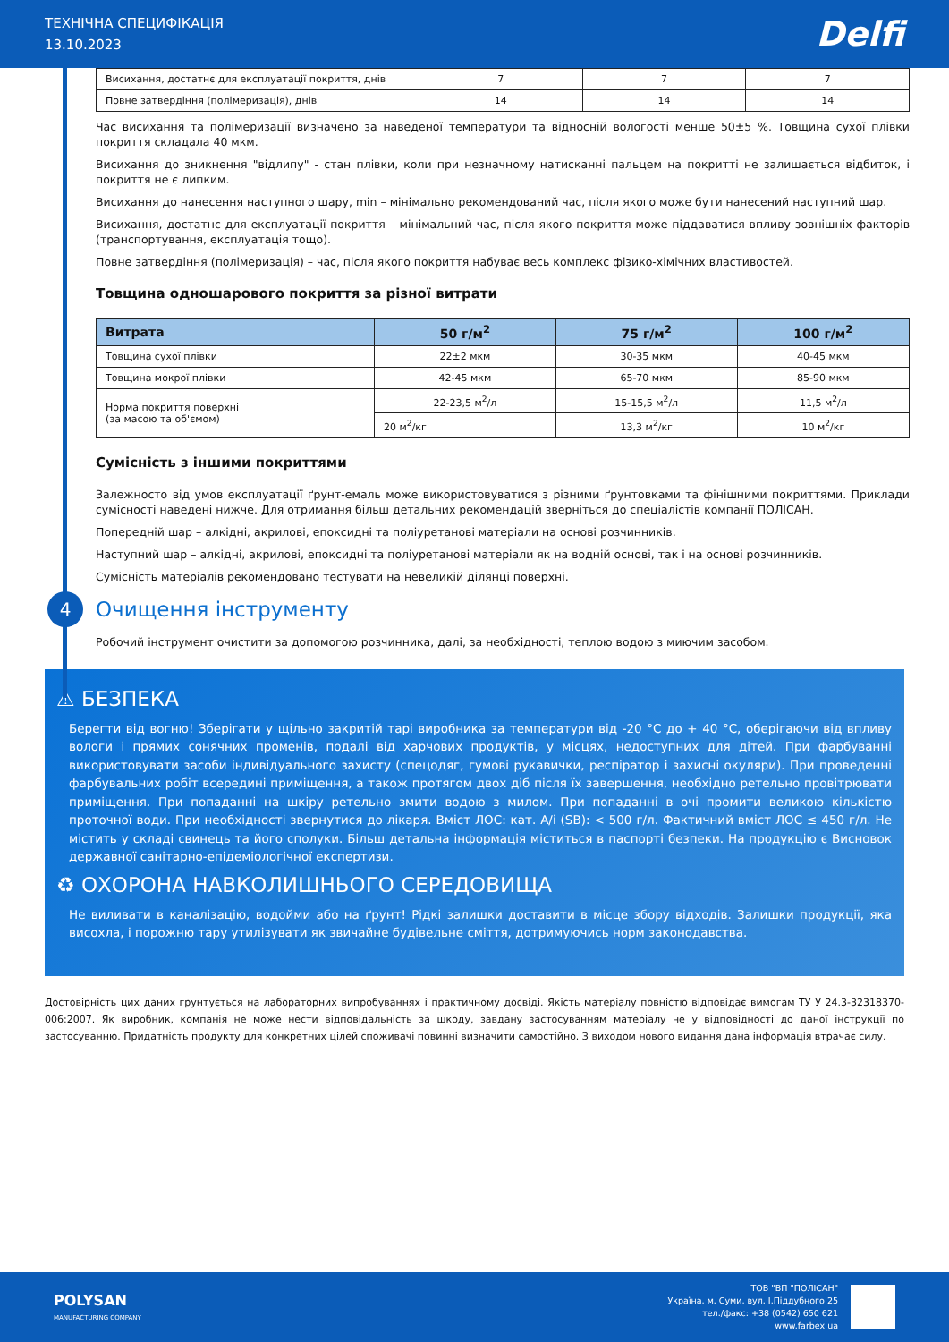ТЕХНІЧНА СПЕЦИФІКАЦІЯ
13.10.2023
Delfi
| Висихання, достатнє для експлуатації покриття, днів | 7 | 7 | 7 |
| Повне затвердіння (полімеризація), днів | 14 | 14 | 14 |
Час висихання та полімеризації визначено за наведеної температури та відносній вологості менше 50±5 %. Товщина сухої плівки покриття складала 40 мкм.
Висихання до зникнення "відлипу" - стан плівки, коли при незначному натисканні пальцем на покритті не залишається відбиток, і покриття не є липким.
Висихання до нанесення наступного шару, min – мінімально рекомендований час, після якого може бути нанесений наступний шар.
Висихання, достатнє для експлуатації покриття – мінімальний час, після якого покриття може піддаватися впливу зовнішніх факторів (транспортування, експлуатація тощо).
Повне затвердіння (полімеризація) – час, після якого покриття набуває весь комплекс фізико-хімічних властивостей.
Товщина одношарового покриття за різної витрати
| Витрата | 50 г/м<sup>2</sup> | 75 г/м<sup>2</sup> | 100 г/м<sup>2</sup> |
| --- | --- | --- | --- |
| Товщина сухої плівки | 22±2 мкм | 30-35 мкм | 40-45 мкм |
| Товщина мокрої плівки | 42-45 мкм | 65-70 мкм | 85-90 мкм |
| Норма покриття поверхні (за масою та об'ємом) | 22-23,5 м<sup>2</sup>/л | 15-15,5 м<sup>2</sup>/л | 11,5 м<sup>2</sup>/л |
| | 20 м<sup>2</sup>/кг | 13,3 м<sup>2</sup>/кг | 10 м<sup>2</sup>/кг |
Сумісність з іншими покриттями
Залежносто від умов експлуатації ґрунт-емаль може використовуватися з різними ґрунтовками та фінішними покриттями. Приклади сумісності наведені нижче. Для отримання більш детальних рекомендацій зверніться до спеціалістів компанії ПОЛІСАН.
Попередній шар – алкідні, акрилові, епоксидні та поліуретанові матеріали на основі розчинників.
Наступний шар – алкідні, акрилові, епоксидні та поліуретанові матеріали як на водній основі, так і на основі розчинників.
Сумісність матеріалів рекомендовано тестувати на невеликій ділянці поверхні.
4
Очищення інструменту
Робочий інструмент очистити за допомогою розчинника, далі, за необхідності, теплою водою з миючим засобом.
⚠ БЕЗПЕКА
Берегти від вогню! Зберігати у щільно закритій тарі виробника за температури від -20 °С до + 40 °С, оберігаючи від впливу вологи і прямих сонячних променів, подалі від харчових продуктів, у місцях, недоступних для дітей. При фарбуванні використовувати засоби індивідуального захисту (спецодяг, гумові рукавички, респіратор і захисні окуляри). При проведенні фарбувальних робіт всередині приміщення, а також протягом двох діб після їх завершення, необхідно ретельно провітрювати приміщення. При попаданні на шкіру ретельно змити водою з милом. При попаданні в очі промити великою кількістю проточної води. При необхідності звернутися до лікаря. Вміст ЛОС: кат. А/і (SB): < 500 г/л. Фактичний вміст ЛОС ≤ 450 г/л. Не містить у складі свинець та його сполуки. Більш детальна інформація міститься в паспорті безпеки. На продукцію є Висновок державної санітарно-епідеміологічної експертизи.
♻ ОХОРОНА НАВКОЛИШНЬОГО СЕРЕДОВИЩА
Не виливати в каналізацію, водойми або на ґрунт! Рідкі залишки доставити в місце збору відходів. Залишки продукції, яка висохла, і порожню тару утилізувати як звичайне будівельне сміття, дотримуючись норм законодавства.
Достовірність цих даних грунтується на лабораторних випробуваннях і практичному досвіді. Якість матеріалу повністю відповідає вимогам ТУ У 24.3-32318370-006:2007. Як виробник, компанія не може нести відповідальність за шкоду, завдану застосуванням матеріалу не у відповідності до даної інструкції по застосуванню. Придатність продукту для конкретних цілей споживачі повинні визначити самостійно. З виходом нового видання дана інформація втрачає силу.
POLYSAN
MANUFACTURING COMPANY
ТОВ "ВП "ПОЛІСАН"
Україна, м. Суми, вул. І.Піддубного 25
тел./факс: +38 (0542) 650 621
www.farbex.ua